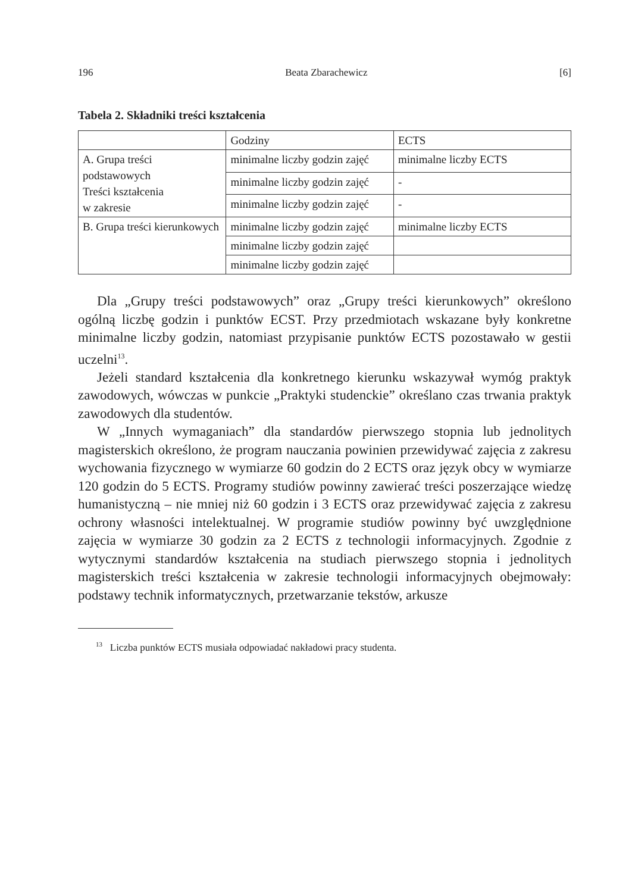196 Beata Zbarachewicz [6]
Tabela 2. Składniki treści kształcenia
| | Godziny | ECTS |
| A. Grupa treści podstawowych Treści kształcenia w zakresie | minimalne liczby godzin zajęć | minimalne liczby ECTS |
| | minimalne liczby godzin zajęć | - |
| | minimalne liczby godzin zajęć | - |
| B. Grupa treści kierunkowych | minimalne liczby godzin zajęć | minimalne liczby ECTS |
| | minimalne liczby godzin zajęć | |
| | minimalne liczby godzin zajęć | |
Dla „Grupy treści podstawowych” oraz „Grupy treści kierunkowych” określono ogólną liczbę godzin i punktów ECST. Przy przedmiotach wskazane były konkretne minimalne liczby godzin, natomiast przypisanie punktów ECTS pozostawało w gestii uczelni<sup>13</sup>.
Jeżeli standard kształcenia dla konkretnego kierunku wskazywał wymóg praktyk zawodowych, wówczas w punkcie „Praktyki studenckie” określano czas trwania praktyk zawodowych dla studentów.
W „Innych wymaganiach” dla standardów pierwszego stopnia lub jednolitych magisterskich określono, że program nauczania powinien przewidywać zajęcia z zakresu wychowania fizycznego w wymiarze 60 godzin do 2 ECTS oraz język obcy w wymiarze 120 godzin do 5 ECTS. Programy studiów powinny zawierać treści poszerzające wiedzę humanistyczną – nie mniej niż 60 godzin i 3 ECTS oraz przewidywać zajęcia z zakresu ochrony własności intelektualnej. W programie studiów powinny być uwzględnione zajęcia w wymiarze 30 godzin za 2 ECTS z technologii informacyjnych. Zgodnie z wytycznymi standardów kształcenia na studiach pierwszego stopnia i jednolitych magisterskich treści kształcenia w zakresie technologii informacyjnych obejmowały: podstawy technik informatycznych, przetwarzanie tekstów, arkusze
<sup>13</sup> Liczba punktów ECTS musiała odpowiadać nakładowi pracy studenta.